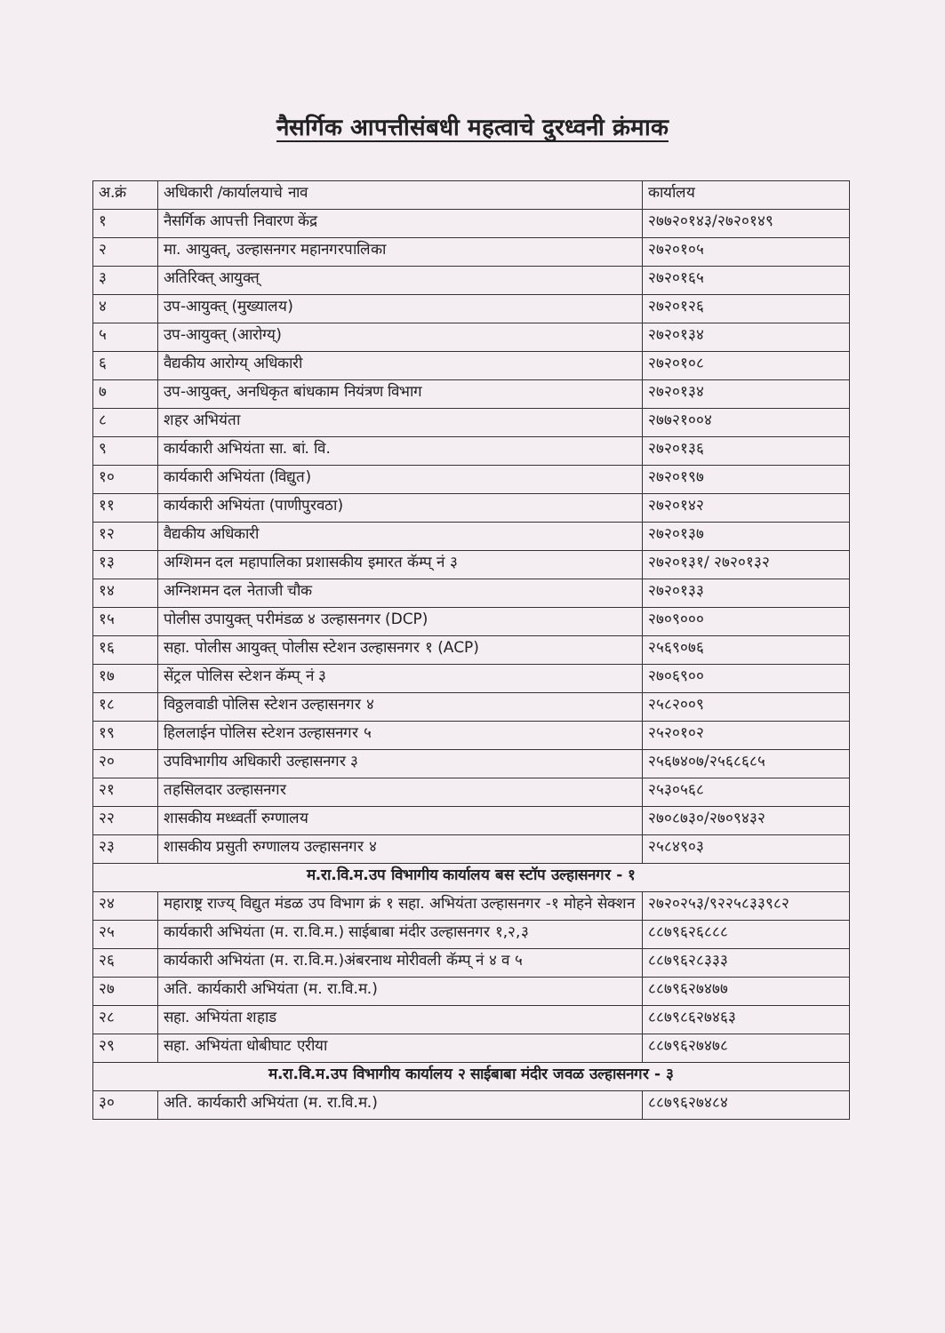नैसर्गिक आपत्तीसंबधी महत्वाचे दुरध्वनी क्रंमाक
| अ.क्रं | अधिकारी /कार्यालयाचे नाव | कार्यालय |
| --- | --- | --- |
| १ | नैसर्गिक आपत्ती निवारण केंद्र | २७७२०१४३/२७२०१४९ |
| २ | मा. आयुक्त्, उल्हासनगर महानगरपालिका | २७२०१०५ |
| ३ | अतिरिक्त् आयुक्त् | २७२०१६५ |
| ४ | उप-आयुक्त् (मुख्यालय) | २७२०१२६ |
| ५ | उप-आयुक्त् (आरोग्य्) | २७२०१३४ |
| ६ | वैद्यकीय आरोग्य् अधिकारी | २७२०१०८ |
| ७ | उप-आयुक्त्, अनधिकृत बांधकाम नियंत्रण विभाग | २७२०१३४ |
| ८ | शहर अभियंता | २७७२१००४ |
| ९ | कार्यकारी अभियंता सा. बां. वि. | २७२०१३६ |
| १० | कार्यकारी अभियंता (विद्युत) | २७२०१९७ |
| ११ | कार्यकारी अभियंता (पाणीपुरवठा) | २७२०१४२ |
| १२ | वैद्यकीय अधिकारी | २७२०१३७ |
| १३ | अग्शिमन दल महापालिका प्रशासकीय इमारत कॅम्प् नं ३ | २७२०१३१/ २७२०१३२ |
| १४ | अग्निशमन दल नेताजी चौक | २७२०१३३ |
| १५ | पोलीस उपायुक्त् परीमंडळ ४ उल्हासनगर (DCP) | २७०९००० |
| १६ | सहा. पोलीस आयुक्त् पोलीस स्टेशन उल्हासनगर १ (ACP) | २५६९०७६ |
| १७ | सेंट्रल पोलिस स्टेशन कॅम्प् नं ३ | २७०६९०० |
| १८ | विठ्ठलवाडी पोलिस स्टेशन उल्हासनगर ४ | २५८२००९ |
| १९ | हिललाईन पोलिस स्टेशन उल्हासनगर ५ | २५२०१०२ |
| २० | उपविभागीय अधिकारी उल्हासनगर ३ | २५६७४०७/२५६८६८५ |
| २१ | तहसिलदार उल्हासनगर | २५३०५६८ |
| २२ | शासकीय मध्ध्वर्ती रुग्णालय | २७०८७३०/२७०९४३२ |
| २३ | शासकीय प्रसुती रुग्णालय उल्हासनगर ४ | २५८४९०३ |
| म.रा.वि.म.उप विभागीय कार्यालय बस स्टॉप उल्हासनगर - १ | | |
| २४ | महाराष्ट्र राज्य् विद्युत मंडळ उप विभाग क्रं १ सहा. अभियंता उल्हासनगर -१ मोहने सेक्शन | २७२०२५३/९२२५८३३९८२ |
| २५ | कार्यकारी अभियंता (म. रा.वि.म.) साईबाबा मंदीर उल्हासनगर १,२,३ | ८८७९६२६८८८ |
| २६ | कार्यकारी अभियंता (म. रा.वि.म.)अंबरनाथ मोरीवली कॅम्प् नं ४ व ५ | ८८७९६२८३३३ |
| २७ | अति. कार्यकारी अभियंता (म. रा.वि.म.) | ८८७९६२७४७७ |
| २८ | सहा. अभियंता शहाड | ८८७९८६२७४६३ |
| २९ | सहा. अभियंता धोबीघाट एरीया | ८८७९६२७४७८ |
| म.रा.वि.म.उप विभागीय कार्यालय २ साईबाबा मंदीर जवळ उल्हासनगर - ३ | | |
| ३० | अति. कार्यकारी अभियंता (म. रा.वि.म.) | ८८७९६२७४८४ |